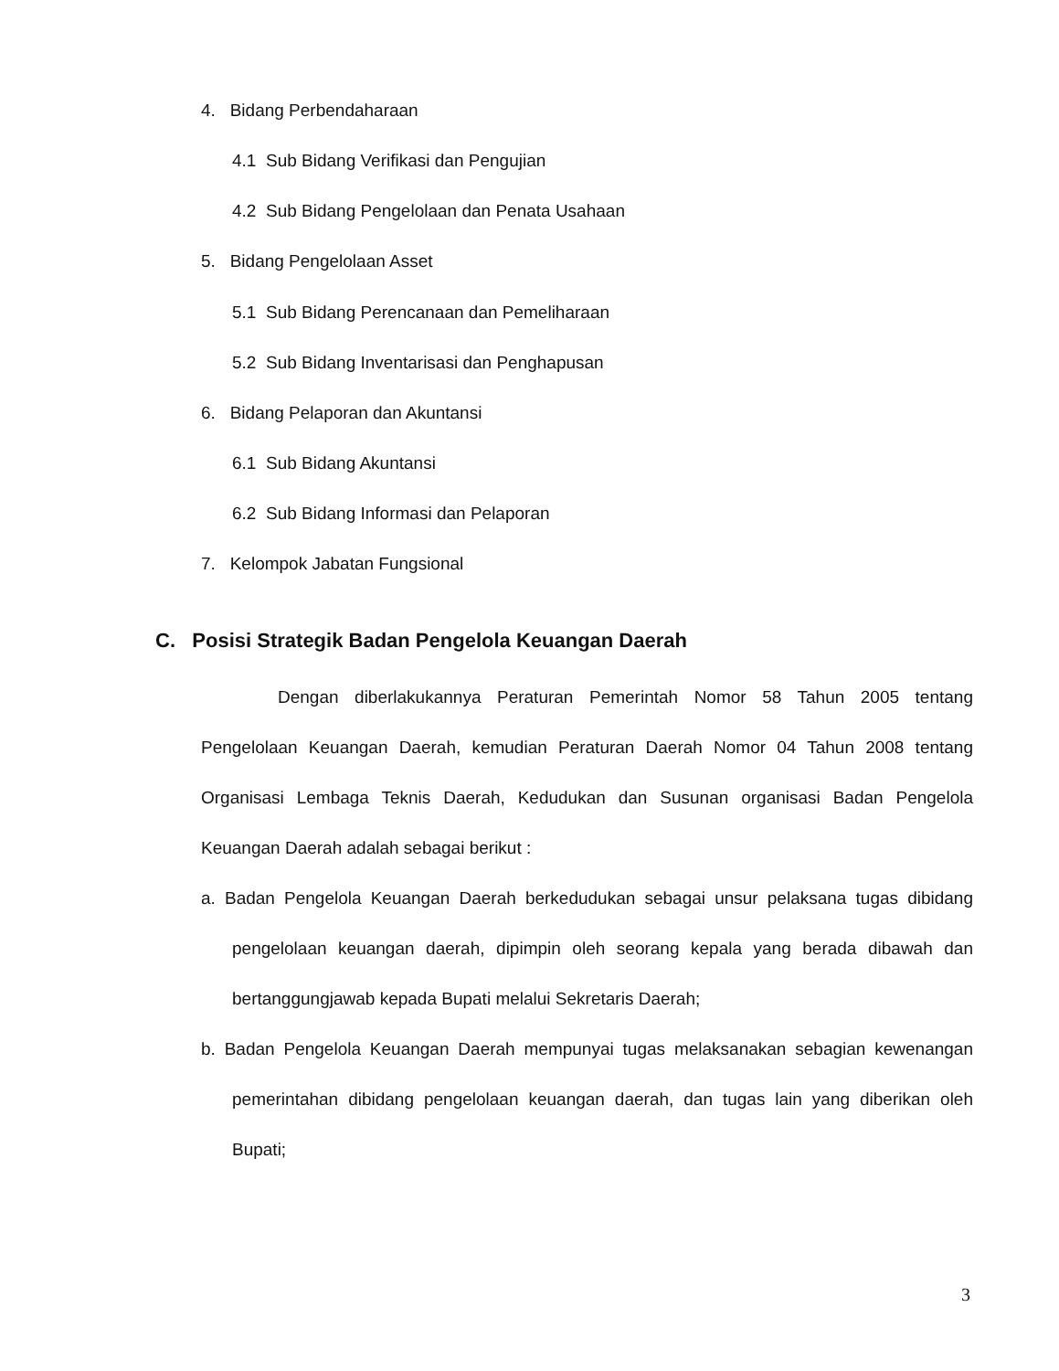4. Bidang Perbendaharaan
4.1 Sub Bidang Verifikasi dan Pengujian
4.2 Sub Bidang Pengelolaan dan Penata Usahaan
5. Bidang Pengelolaan Asset
5.1 Sub Bidang Perencanaan dan Pemeliharaan
5.2 Sub Bidang Inventarisasi dan Penghapusan
6. Bidang Pelaporan dan Akuntansi
6.1 Sub Bidang Akuntansi
6.2 Sub Bidang Informasi dan Pelaporan
7. Kelompok Jabatan Fungsional
C. Posisi Strategik Badan Pengelola Keuangan Daerah
Dengan diberlakukannya Peraturan Pemerintah Nomor 58 Tahun 2005 tentang Pengelolaan Keuangan Daerah, kemudian Peraturan Daerah Nomor 04 Tahun 2008 tentang Organisasi Lembaga Teknis Daerah, Kedudukan dan Susunan organisasi Badan Pengelola Keuangan Daerah adalah sebagai berikut :
a. Badan Pengelola Keuangan Daerah berkedudukan sebagai unsur pelaksana tugas dibidang pengelolaan keuangan daerah, dipimpin oleh seorang kepala yang berada dibawah dan bertanggungjawab kepada Bupati melalui Sekretaris Daerah;
b. Badan Pengelola Keuangan Daerah mempunyai tugas melaksanakan sebagian kewenangan pemerintahan dibidang pengelolaan keuangan daerah, dan tugas lain yang diberikan oleh Bupati;
3